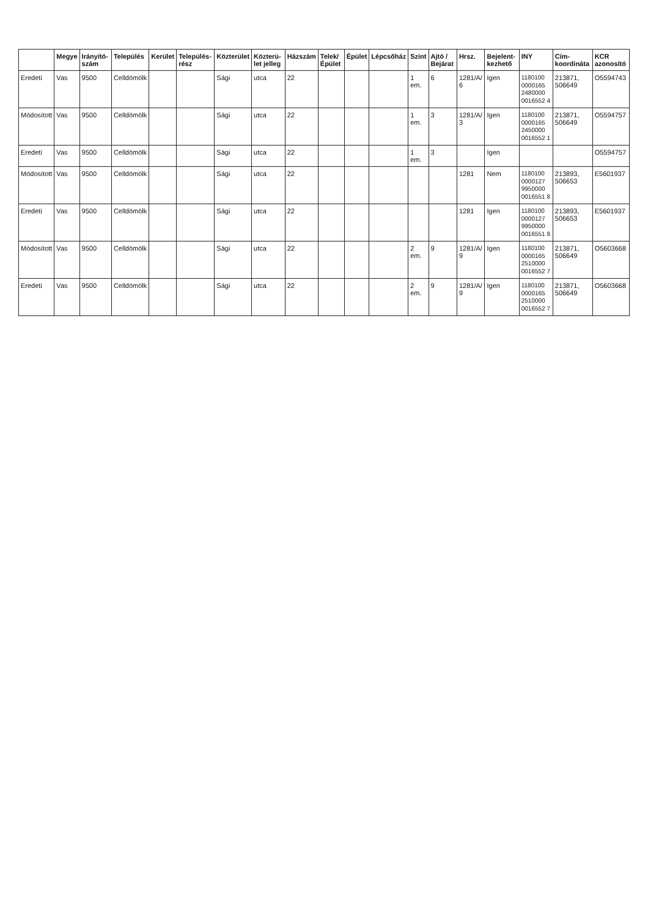| | Megye | Irányító-szám | Település | Kerület | Település-rész | Közterület | Közterü-let jelleg | Házszám | Telek/ Épület | Épület | Lépcsőház | Szint | Ajtó / Bejárat | Hrsz. | Bejelent-kezhető | INY | Cím-koordináta | KCR azonosító |
| --- | --- | --- | --- | --- | --- | --- | --- | --- | --- | --- | --- | --- | --- | --- | --- | --- | --- | --- |
| Eredeti | Vas | 9500 | Celldömölk | | | Sági | utca | 22 | | | | 1 em. | 6 | 1281/A/ 6 | Igen | 1180100 0000165 2480000 0016552 4 | 213871, 506649 | O5594743 |
| Módosított | Vas | 9500 | Celldömölk | | | Sági | utca | 22 | | | | 1 em. | 3 | 1281/A/ 3 | Igen | 1180100 0000165 2450000 0016552 1 | 213871, 506649 | O5594757 |
| Eredeti | Vas | 9500 | Celldömölk | | | Sági | utca | 22 | | | | 1 em. | 3 | | Igen | | | O5594757 |
| Módosított | Vas | 9500 | Celldömölk | | | Sági | utca | 22 | | | | | | 1281 | Nem | 1180100 0000127 9950000 0016551 8 | 213893, 506653 | E5601937 |
| Eredeti | Vas | 9500 | Celldömölk | | | Sági | utca | 22 | | | | | | 1281 | Igen | 1180100 0000127 9950000 0016551 8 | 213893, 506653 | E5601937 |
| Módosított | Vas | 9500 | Celldömölk | | | Sági | utca | 22 | | | | 2 em. | 9 | 1281/A/ 9 | Igen | 1180100 0000165 2510000 0016552 7 | 213871, 506649 | O5603668 |
| Eredeti | Vas | 9500 | Celldömölk | | | Sági | utca | 22 | | | | 2 em. | 9 | 1281/A/ 9 | Igen | 1180100 0000165 2510000 0016552 7 | 213871, 506649 | O5603668 |